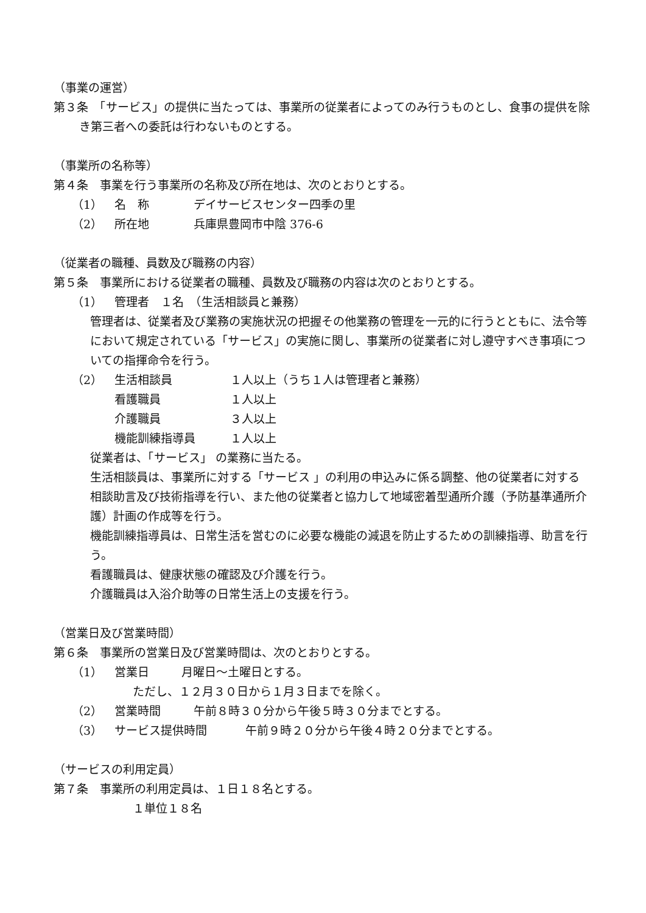（事業の運営）
第３条　「サービス」の提供に当たっては、事業所の従業者によってのみ行うものとし、食事の提供を除き第三者への委託は行わないものとする。
（事業所の名称等）
第４条　事業を行う事業所の名称及び所在地は、次のとおりとする。
（1） 名　称 デイサービスセンター四季の里
（2） 所在地 兵庫県豊岡市中陰 376-6
（従業者の職種、員数及び職務の内容）
第５条　事業所における従業者の職種、員数及び職務の内容は次のとおりとする。
（1） 管理者　１名　（生活相談員と兼務）
管理者は、従業者及び業務の実施状況の把握その他業務の管理を一元的に行うとともに、法令等において規定されている「サービス」の実施に関し、事業所の従業者に対し遵守すべき事項についての指揮命令を行う。
（2） 生活相談員 １人以上（うち１人は管理者と兼務）
看護職員 １人以上
介護職員 ３人以上
機能訓練指導員 １人以上
従業者は、「サービス」 の業務に当たる。
生活相談員は、事業所に対する「サービス 」の利用の申込みに係る調整、他の従業者に対する相談助言及び技術指導を行い、また他の従業者と協力して地域密着型通所介護（予防基準通所介護）計画の作成等を行う。
機能訓練指導員は、日常生活を営むのに必要な機能の減退を防止するための訓練指導、助言を行う。
看護職員は、健康状態の確認及び介護を行う。
介護職員は入浴介助等の日常生活上の支援を行う。
（営業日及び営業時間）
第６条　事業所の営業日及び営業時間は、次のとおりとする。
（1） 営業日 月曜日～土曜日とする。
ただし、１２月３０日から１月３日までを除く。
（2） 営業時間 午前８時３０分から午後５時３０分までとする。
（3） サービス提供時間 午前９時２０分から午後４時２０分までとする。
（サービスの利用定員）
第７条　事業所の利用定員は、１日１８名とする。
１単位１８名